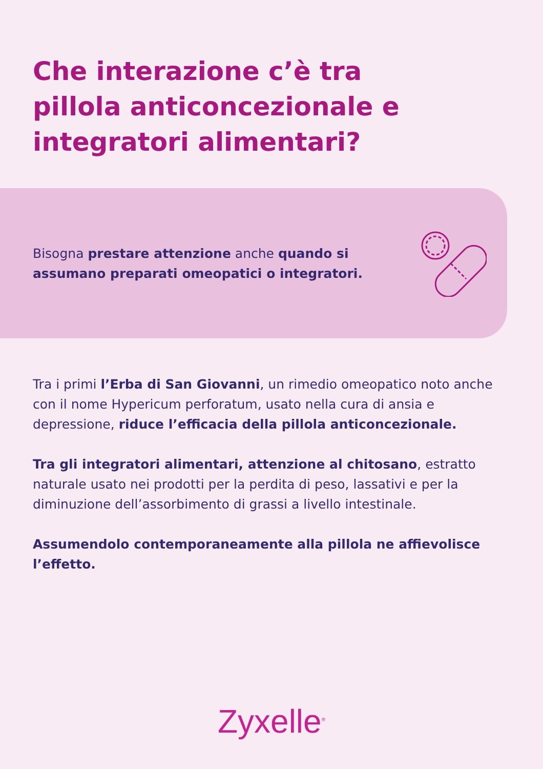Che interazione c’è tra pillola anticoncezionale e integratori alimentari?
Bisogna prestare attenzione anche quando si assumano preparati omeopatici o integratori.
Tra i primi l’Erba di San Giovanni, un rimedio omeopatico noto anche con il nome Hypericum perforatum, usato nella cura di ansia e depressione, riduce l’efficacia della pillola anticoncezionale.
Tra gli integratori alimentari, attenzione al chitosano, estratto naturale usato nei prodotti per la perdita di peso, lassativi e per la diminuzione dell’assorbimento di grassi a livello intestinale.
Assumendolo contemporaneamente alla pillola ne affievolisce l’effetto.
Zyxelle<sup>®</sup>